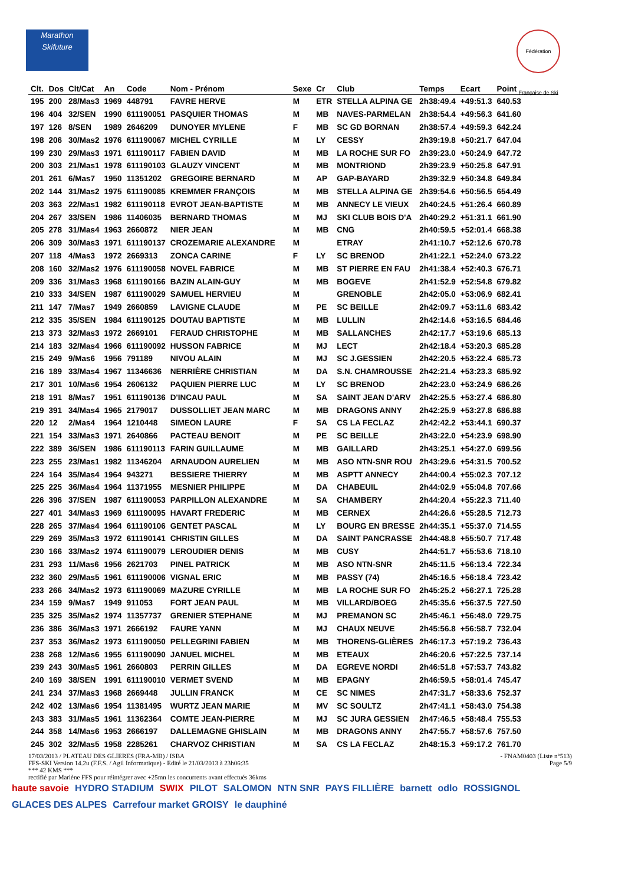Marathon Skifuture
Fédération Française de Ski
| Clt. | Dos | Clt/Cat | An | Code | Nom - Prénom | Sexe | Cr | Club | Temps | Ecart | Point |
| --- | --- | --- | --- | --- | --- | --- | --- | --- | --- | --- | --- |
| 195 | 200 | 28/Mas3 | 1969 | 448791 | FAVRE HERVE | M | ETR | STELLA ALPINA GE | 2h38:49.4 | +49:51.3 | 640.53 |
| 196 | 404 | 32/SEN | 1990 | 611190051 | PASQUIER THOMAS | M | MB | NAVES-PARMELAN | 2h38:54.4 | +49:56.3 | 641.60 |
| 197 | 126 | 8/SEN | 1989 | 2646209 | DUNOYER MYLENE | F | MB | SC GD BORNAN | 2h38:57.4 | +49:59.3 | 642.24 |
| 198 | 206 | 30/Mas2 | 1976 | 611190067 | MICHEL CYRILLE | M | LY | CESSY | 2h39:19.8 | +50:21.7 | 647.04 |
| 199 | 230 | 29/Mas3 | 1971 | 611190117 | FABIEN DAVID | M | MB | LA ROCHE SUR FO | 2h39:23.0 | +50:24.9 | 647.72 |
| 200 | 303 | 21/Mas1 | 1978 | 611190103 | GLAUZY VINCENT | M | MB | MONTRIOND | 2h39:23.9 | +50:25.8 | 647.91 |
| 201 | 261 | 6/Mas7 | 1950 | 11351202 | GREGOIRE BERNARD | M | AP | GAP-BAYARD | 2h39:32.9 | +50:34.8 | 649.84 |
| 202 | 144 | 31/Mas2 | 1975 | 611190085 | KREMMER FRANÇOIS | M | MB | STELLA ALPINA GE | 2h39:54.6 | +50:56.5 | 654.49 |
| 203 | 363 | 22/Mas1 | 1982 | 611190118 | EVROT JEAN-BAPTISTE | M | MB | ANNECY LE VIEUX | 2h40:24.5 | +51:26.4 | 660.89 |
| 204 | 267 | 33/SEN | 1986 | 11406035 | BERNARD THOMAS | M | MJ | SKI CLUB BOIS D'A | 2h40:29.2 | +51:31.1 | 661.90 |
| 205 | 278 | 31/Mas4 | 1963 | 2660872 | NIER JEAN | M | MB | CNG | 2h40:59.5 | +52:01.4 | 668.38 |
| 206 | 309 | 30/Mas3 | 1971 | 611190137 | CROZEMARIE ALEXANDRE | M | | ETRAY | 2h41:10.7 | +52:12.6 | 670.78 |
| 207 | 118 | 4/Mas3 | 1972 | 2669313 | ZONCA CARINE | F | LY | SC BRENOD | 2h41:22.1 | +52:24.0 | 673.22 |
| 208 | 160 | 32/Mas2 | 1976 | 611190058 | NOVEL FABRICE | M | MB | ST PIERRE EN FAU | 2h41:38.4 | +52:40.3 | 676.71 |
| 209 | 336 | 31/Mas3 | 1968 | 611190166 | BAZIN ALAIN-GUY | M | MB | BOGEVE | 2h41:52.9 | +52:54.8 | 679.82 |
| 210 | 333 | 34/SEN | 1987 | 611190029 | SAMUEL HERVIEU | M | | GRENOBLE | 2h42:05.0 | +53:06.9 | 682.41 |
| 211 | 147 | 7/Mas7 | 1949 | 2660859 | LAVIGNE CLAUDE | M | PE | SC BEILLE | 2h42:09.7 | +53:11.6 | 683.42 |
| 212 | 335 | 35/SEN | 1984 | 611190125 | DOUTAU BAPTISTE | M | MB | LULLIN | 2h42:14.6 | +53:16.5 | 684.46 |
| 213 | 373 | 32/Mas3 | 1972 | 2669101 | FERAUD CHRISTOPHE | M | MB | SALLANCHES | 2h42:17.7 | +53:19.6 | 685.13 |
| 214 | 183 | 32/Mas4 | 1966 | 611190092 | HUSSON FABRICE | M | MJ | LECT | 2h42:18.4 | +53:20.3 | 685.28 |
| 215 | 249 | 9/Mas6 | 1956 | 791189 | NIVOU ALAIN | M | MJ | SC J.GESSIEN | 2h42:20.5 | +53:22.4 | 685.73 |
| 216 | 189 | 33/Mas4 | 1967 | 11346636 | NERRIÈRE CHRISTIAN | M | DA | S.N. CHAMROUSSE | 2h42:21.4 | +53:23.3 | 685.92 |
| 217 | 301 | 10/Mas6 | 1954 | 2606132 | PAQUIEN PIERRE LUC | M | LY | SC BRENOD | 2h42:23.0 | +53:24.9 | 686.26 |
| 218 | 191 | 8/Mas7 | 1951 | 611190136 | D'INCAU PAUL | M | SA | SAINT JEAN D'ARV | 2h42:25.5 | +53:27.4 | 686.80 |
| 219 | 391 | 34/Mas4 | 1965 | 2179017 | DUSSOLLIET JEAN MARC | M | MB | DRAGONS ANNY | 2h42:25.9 | +53:27.8 | 686.88 |
| 220 | 12 | 2/Mas4 | 1964 | 1210448 | SIMEON LAURE | F | SA | CS LA FECLAZ | 2h42:42.2 | +53:44.1 | 690.37 |
| 221 | 154 | 33/Mas3 | 1971 | 2640866 | PACTEAU BENOIT | M | PE | SC BEILLE | 2h43:22.0 | +54:23.9 | 698.90 |
| 222 | 389 | 36/SEN | 1986 | 611190113 | FARIN GUILLAUME | M | MB | GAILLARD | 2h43:25.1 | +54:27.0 | 699.56 |
| 223 | 255 | 23/Mas1 | 1982 | 11346204 | ARNAUDON AURELIEN | M | MB | ASO NTN-SNR ROU | 2h43:29.6 | +54:31.5 | 700.52 |
| 224 | 164 | 35/Mas4 | 1964 | 943271 | BESSIERE THIERRY | M | MB | ASPTT ANNECY | 2h44:00.4 | +55:02.3 | 707.12 |
| 225 | 225 | 36/Mas4 | 1964 | 11371955 | MESNIER PHILIPPE | M | DA | CHABEUIL | 2h44:02.9 | +55:04.8 | 707.66 |
| 226 | 396 | 37/SEN | 1987 | 611190053 | PARPILLON ALEXANDRE | M | SA | CHAMBERY | 2h44:20.4 | +55:22.3 | 711.40 |
| 227 | 401 | 34/Mas3 | 1969 | 611190095 | HAVART FREDERIC | M | MB | CERNEX | 2h44:26.6 | +55:28.5 | 712.73 |
| 228 | 265 | 37/Mas4 | 1964 | 611190106 | GENTET PASCAL | M | LY | BOURG EN BRESSE | 2h44:35.1 | +55:37.0 | 714.55 |
| 229 | 269 | 35/Mas3 | 1972 | 611190141 | CHRISTIN GILLES | M | DA | SAINT PANCRASSE | 2h44:48.8 | +55:50.7 | 717.48 |
| 230 | 166 | 33/Mas2 | 1974 | 611190079 | LEROUDIER DENIS | M | MB | CUSY | 2h44:51.7 | +55:53.6 | 718.10 |
| 231 | 293 | 11/Mas6 | 1956 | 2621703 | PINEL PATRICK | M | MB | ASO NTN-SNR | 2h45:11.5 | +56:13.4 | 722.34 |
| 232 | 360 | 29/Mas5 | 1961 | 611190006 | VIGNAL ERIC | M | MB | PASSY (74) | 2h45:16.5 | +56:18.4 | 723.42 |
| 233 | 266 | 34/Mas2 | 1973 | 611190069 | MAZURE CYRILLE | M | MB | LA ROCHE SUR FO | 2h45:25.2 | +56:27.1 | 725.28 |
| 234 | 159 | 9/Mas7 | 1949 | 911053 | FORT JEAN PAUL | M | MB | VILLARD/BOEG | 2h45:35.6 | +56:37.5 | 727.50 |
| 235 | 325 | 35/Mas2 | 1974 | 11357737 | GRENIER STEPHANE | M | MJ | PREMANON SC | 2h45:46.1 | +56:48.0 | 729.75 |
| 236 | 386 | 36/Mas3 | 1971 | 2666192 | FAURE YANN | M | MJ | CHAUX NEUVE | 2h45:56.8 | +56:58.7 | 732.04 |
| 237 | 353 | 36/Mas2 | 1973 | 611190050 | PELLEGRINI FABIEN | M | MB | THORENS-GLIÈRES | 2h46:17.3 | +57:19.2 | 736.43 |
| 238 | 268 | 12/Mas6 | 1955 | 611190090 | JANUEL MICHEL | M | MB | ETEAUX | 2h46:20.6 | +57:22.5 | 737.14 |
| 239 | 243 | 30/Mas5 | 1961 | 2660803 | PERRIN GILLES | M | DA | EGREVE NORDI | 2h46:51.8 | +57:53.7 | 743.82 |
| 240 | 169 | 38/SEN | 1991 | 611190010 | VERMET SVEND | M | MB | EPAGNY | 2h46:59.5 | +58:01.4 | 745.47 |
| 241 | 234 | 37/Mas3 | 1968 | 2669448 | JULLIN FRANCK | M | CE | SC NIMES | 2h47:31.7 | +58:33.6 | 752.37 |
| 242 | 402 | 13/Mas6 | 1954 | 11381495 | WURTZ JEAN MARIE | M | MV | SC SOULTZ | 2h47:41.1 | +58:43.0 | 754.38 |
| 243 | 383 | 31/Mas5 | 1961 | 11362364 | COMTE JEAN-PIERRE | M | MJ | SC JURA GESSIEN | 2h47:46.5 | +58:48.4 | 755.53 |
| 244 | 358 | 14/Mas6 | 1953 | 2666197 | DALLEMAGNE GHISLAIN | M | MB | DRAGONS ANNY | 2h47:55.7 | +58:57.6 | 757.50 |
| 245 | 302 | 32/Mas5 | 1958 | 2285261 | CHARVOZ CHRISTIAN | M | SA | CS LA FECLAZ | 2h48:15.3 | +59:17.2 | 761.70 |
17/03/2013 / PLATEAU DES GLIERES (FRA-MB) / ISBA - FNAM0403 (Liste n°513)
FFS-SKI Version 14.2u (F.F.S. / Agil Informatique) - Edité le 21/03/2013 à 23h06:35 Page 5/9
*** 42 KMS ***
rectifié par Marlène FFS pour réintégrer avec +25mn les concurrents avant effectués 36kms
haute savoie HYDRO STADIUM SWIX PILOT SALOMON NTN SNR PAYS FILLIÈRE barnett odlo ROSSIGNOL GLACES DES ALPES Carrefour market GROISY le dauphiné